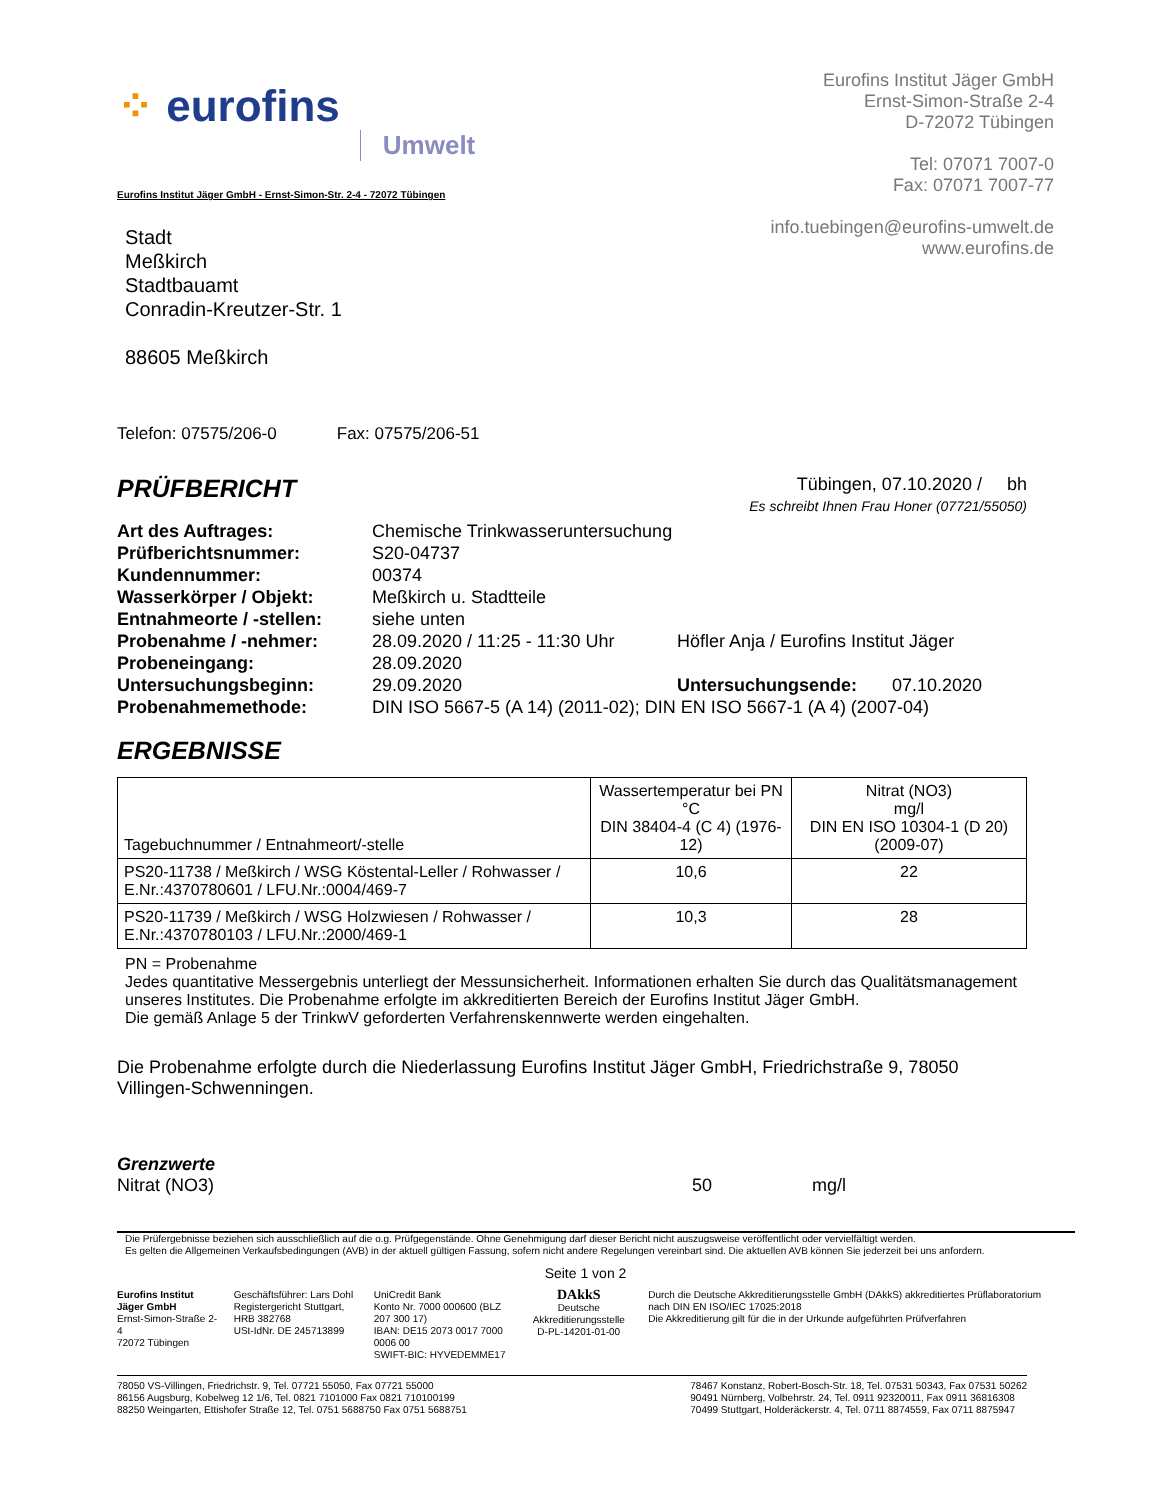⁘ eurofins Umwelt
Eurofins Institut Jäger GmbH
Ernst-Simon-Straße 2-4
D-72072 Tübingen
Tel: 07071 7007-0
Fax: 07071 7007-77
info.tuebingen@eurofins-umwelt.de
www.eurofins.de
Eurofins Institut Jäger GmbH - Ernst-Simon-Str. 2-4 - 72072 Tübingen
Stadt
Meßkirch
Stadtbauamt
Conradin-Kreutzer-Str. 1
88605 Meßkirch
Telefon: 07575/206-0 Fax: 07575/206-51
PRÜFBERICHT
Tübingen, 07.10.2020 / bh
Es schreibt Ihnen Frau Honer (07721/55050)
| Art des Auftrages: | Chemische Trinkwasseruntersuchung | | |
| Prüfberichtsnummer: | S20-04737 | | |
| Kundennummer: | 00374 | | |
| Wasserkörper / Objekt: | Meßkirch u. Stadtteile | | |
| Entnahmeorte / -stellen: | siehe unten | | |
| Probenahme / -nehmer: | 28.09.2020 / 11:25 - 11:30 Uhr | Höfler Anja / Eurofins Institut Jäger | |
| Probeneingang: | 28.09.2020 | | |
| Untersuchungsbeginn: | 29.09.2020 | Untersuchungsende: | 07.10.2020 |
| Probenahmemethode: | DIN ISO 5667-5 (A 14) (2011-02); DIN EN ISO 5667-1 (A 4) (2007-04) | | |
ERGEBNISSE
| Tagebuchnummer / Entnahmeort/-stelle | Wassertemperatur bei PN °C DIN 38404-4 (C 4) (1976-12) | Nitrat (NO3) mg/l DIN EN ISO 10304-1 (D 20) (2009-07) |
| --- | --- | --- |
| PS20-11738 / Meßkirch / WSG Köstental-Leller / Rohwasser / E.Nr.:4370780601 / LFU.Nr.:0004/469-7 | 10,6 | 22 |
| PS20-11739 / Meßkirch / WSG Holzwiesen / Rohwasser / E.Nr.:4370780103 / LFU.Nr.:2000/469-1 | 10,3 | 28 |
PN = Probenahme
Jedes quantitative Messergebnis unterliegt der Messunsicherheit. Informationen erhalten Sie durch das Qualitätsmanagement unseres Institutes. Die Probenahme erfolgte im akkreditierten Bereich der Eurofins Institut Jäger GmbH.
Die gemäß Anlage 5 der TrinkwV geforderten Verfahrenskennwerte werden eingehalten.
Die Probenahme erfolgte durch die Niederlassung Eurofins Institut Jäger GmbH, Friedrichstraße 9, 78050 Villingen-Schwenningen.
Grenzwerte
Nitrat (NO3) 50 mg/l
Die Prüfergebnisse beziehen sich ausschließlich auf die o.g. Prüfgegenstände. Ohne Genehmigung darf dieser Bericht nicht auszugsweise veröffentlicht oder vervielfältigt werden.
Es gelten die Allgemeinen Verkaufsbedingungen (AVB) in der aktuell gültigen Fassung, sofern nicht andere Regelungen vereinbart sind. Die aktuellen AVB können Sie jederzeit bei uns anfordern.
Seite 1 von 2
Eurofins Institut Jäger GmbH
Ernst-Simon-Straße 2-4
72072 Tübingen
Geschäftsführer: Lars Dohl
Registergericht Stuttgart, HRB 382768
USt-IdNr. DE 245713899
UniCredit Bank
Konto Nr. 7000 000600 (BLZ 207 300 17)
IBAN: DE15 2073 0017 7000 0006 00
SWIFT-BIC: HYVEDEMME17
DAkkS
Deutsche Akkreditierungsstelle
D-PL-14201-01-00
Durch die Deutsche Akkreditierungsstelle GmbH (DAkkS) akkreditiertes Prüflaboratorium nach DIN EN ISO/IEC 17025:2018
Die Akkreditierung gilt für die in der Urkunde aufgeführten Prüfverfahren
78050 VS-Villingen, Friedrichstr. 9, Tel. 07721 55050, Fax 07721 55000
86156 Augsburg, Kobelweg 12 1/6, Tel. 0821 7101000 Fax 0821 710100199
88250 Weingarten, Ettishofer Straße 12, Tel. 0751 5688750 Fax 0751 5688751
78467 Konstanz, Robert-Bosch-Str. 18, Tel. 07531 50343, Fax 07531 50262
90491 Nürnberg, Volbehrstr. 24, Tel. 0911 92320011, Fax 0911 36816308
70499 Stuttgart, Holderäckerstr. 4, Tel. 0711 8874559, Fax 0711 8875947